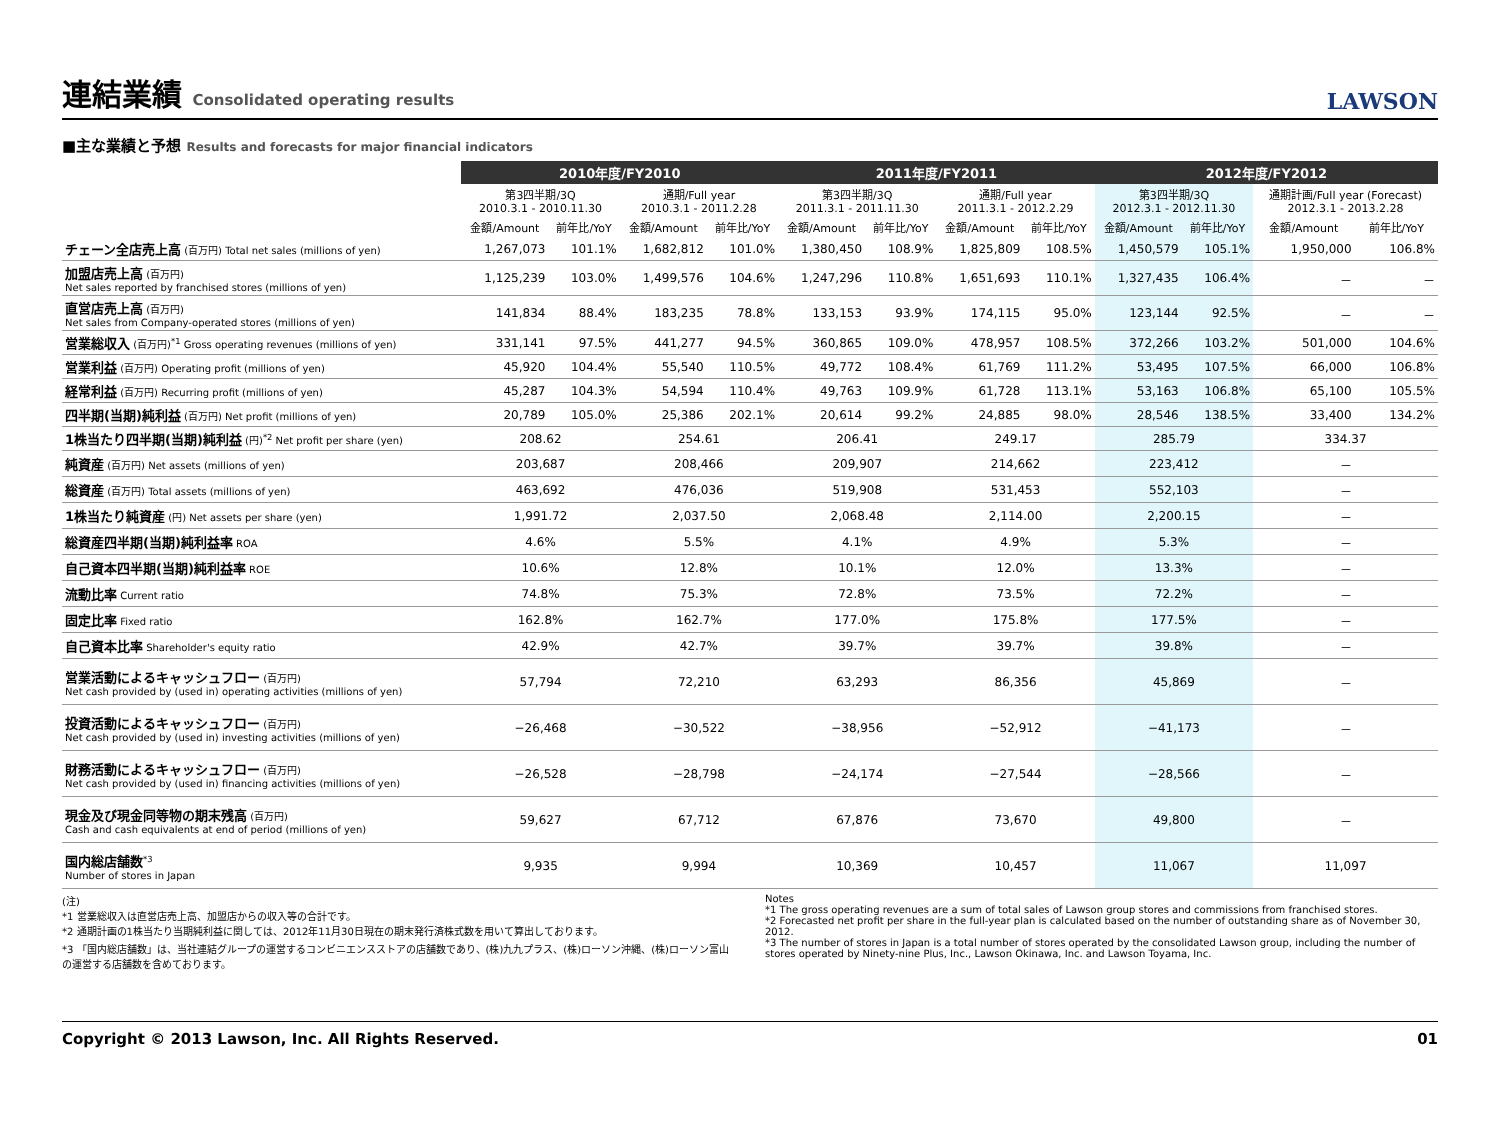連結業績 Consolidated operating results
LAWSON
■主な業績と予想 Results and forecasts for major financial indicators
| | 2010年度/FY2010 | | | | 2011年度/FY2011 | | | | 2012年度/FY2012 | | | |
| --- | --- | --- | --- | --- | --- | --- | --- | --- | --- | --- | --- | --- |
| | 第3四半期/3Q 2010.3.1 - 2010.11.30 | | 通期/Full year 2010.3.1 - 2011.2.28 | | 第3四半期/3Q 2011.3.1 - 2011.11.30 | | 通期/Full year 2011.3.1 - 2012.2.29 | | 第3四半期/3Q 2012.3.1 - 2012.11.30 | | 通期計画/Full year (Forecast) 2012.3.1 - 2013.2.28 | |
| | 金額/Amount | 前年比/YoY | 金額/Amount | 前年比/YoY | 金額/Amount | 前年比/YoY | 金額/Amount | 前年比/YoY | 金額/Amount | 前年比/YoY | 金額/Amount | 前年比/YoY |
| チェーン全店売上高 (百万円) Total net sales (millions of yen) | 1,267,073 | 101.1% | 1,682,812 | 101.0% | 1,380,450 | 108.9% | 1,825,809 | 108.5% | 1,450,579 | 105.1% | 1,950,000 | 106.8% |
| 加盟店売上高 (百万円) Net sales reported by franchised stores (millions of yen) | 1,125,239 | 103.0% | 1,499,576 | 104.6% | 1,247,296 | 110.8% | 1,651,693 | 110.1% | 1,327,435 | 106.4% | － | － |
| 直営店売上高 (百万円) Net sales from Company-operated stores (millions of yen) | 141,834 | 88.4% | 183,235 | 78.8% | 133,153 | 93.9% | 174,115 | 95.0% | 123,144 | 92.5% | － | － |
| 営業総収入 (百万円)<sup>*1</sup> Gross operating revenues (millions of yen) | 331,141 | 97.5% | 441,277 | 94.5% | 360,865 | 109.0% | 478,957 | 108.5% | 372,266 | 103.2% | 501,000 | 104.6% |
| 営業利益 (百万円) Operating profit (millions of yen) | 45,920 | 104.4% | 55,540 | 110.5% | 49,772 | 108.4% | 61,769 | 111.2% | 53,495 | 107.5% | 66,000 | 106.8% |
| 経常利益 (百万円) Recurring profit (millions of yen) | 45,287 | 104.3% | 54,594 | 110.4% | 49,763 | 109.9% | 61,728 | 113.1% | 53,163 | 106.8% | 65,100 | 105.5% |
| 四半期(当期)純利益 (百万円) Net profit (millions of yen) | 20,789 | 105.0% | 25,386 | 202.1% | 20,614 | 99.2% | 24,885 | 98.0% | 28,546 | 138.5% | 33,400 | 134.2% |
| 1株当たり四半期(当期)純利益 (円)<sup>*2</sup> Net profit per share (yen) | 208.62 | | 254.61 | | 206.41 | | 249.17 | | 285.79 | | 334.37 | |
| 純資産 (百万円) Net assets (millions of yen) | 203,687 | | 208,466 | | 209,907 | | 214,662 | | 223,412 | | － | |
| 総資産 (百万円) Total assets (millions of yen) | 463,692 | | 476,036 | | 519,908 | | 531,453 | | 552,103 | | － | |
| 1株当たり純資産 (円) Net assets per share (yen) | 1,991.72 | | 2,037.50 | | 2,068.48 | | 2,114.00 | | 2,200.15 | | － | |
| 総資産四半期(当期)純利益率 ROA | 4.6% | | 5.5% | | 4.1% | | 4.9% | | 5.3% | | － | |
| 自己資本四半期(当期)純利益率 ROE | 10.6% | | 12.8% | | 10.1% | | 12.0% | | 13.3% | | － | |
| 流動比率 Current ratio | 74.8% | | 75.3% | | 72.8% | | 73.5% | | 72.2% | | － | |
| 固定比率 Fixed ratio | 162.8% | | 162.7% | | 177.0% | | 175.8% | | 177.5% | | － | |
| 自己資本比率 Shareholder's equity ratio | 42.9% | | 42.7% | | 39.7% | | 39.7% | | 39.8% | | － | |
| 営業活動によるキャッシュフロー (百万円) Net cash provided by (used in) operating activities (millions of yen) | 57,794 | | 72,210 | | 63,293 | | 86,356 | | 45,869 | | － | |
| 投資活動によるキャッシュフロー (百万円) Net cash provided by (used in) investing activities (millions of yen) | −26,468 | | −30,522 | | −38,956 | | −52,912 | | −41,173 | | － | |
| 財務活動によるキャッシュフロー (百万円) Net cash provided by (used in) financing activities (millions of yen) | −26,528 | | −28,798 | | −24,174 | | −27,544 | | −28,566 | | － | |
| 現金及び現金同等物の期末残高 (百万円) Cash and cash equivalents at end of period (millions of yen) | 59,627 | | 67,712 | | 67,876 | | 73,670 | | 49,800 | | － | |
| 国内総店舗数<sup>*3</sup> Number of stores in Japan | 9,935 | | 9,994 | | 10,369 | | 10,457 | | 11,067 | | 11,097 | |
(注)
*1 営業総収入は直営店売上高、加盟店からの収入等の合計です。
*2 通期計画の1株当たり当期純利益に関しては、2012年11月30日現在の期末発行済株式数を用いて算出しております。
*3 「国内総店舗数」は、当社連結グループの運営するコンビニエンスストアの店舗数であり、(株)九九プラス、(株)ローソン沖縄、(株)ローソン富山の運営する店舗数を含めております。
Notes
*1 The gross operating revenues are a sum of total sales of Lawson group stores and commissions from franchised stores.
*2 Forecasted net profit per share in the full-year plan is calculated based on the number of outstanding share as of November 30, 2012.
*3 The number of stores in Japan is a total number of stores operated by the consolidated Lawson group, including the number of stores operated by Ninety-nine Plus, Inc., Lawson Okinawa, Inc. and Lawson Toyama, Inc.
Copyright © 2013 Lawson, Inc. All Rights Reserved. 01